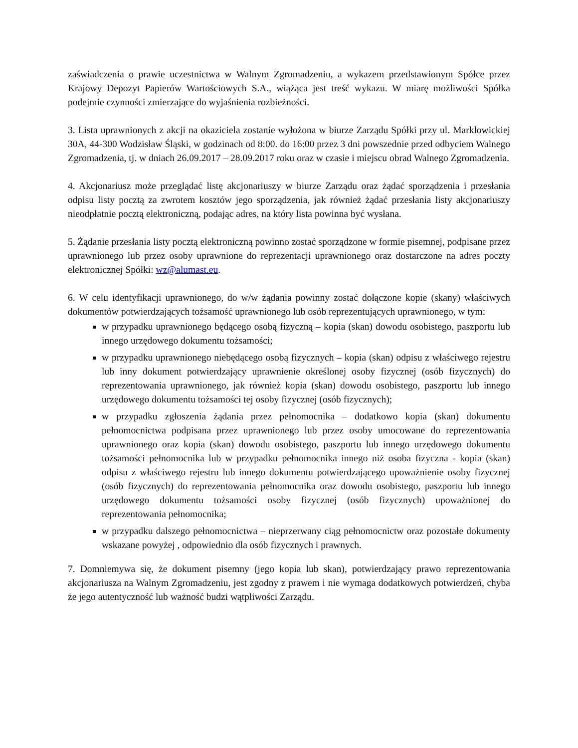zaświadczenia o prawie uczestnictwa w Walnym Zgromadzeniu, a wykazem przedstawionym Spółce przez Krajowy Depozyt Papierów Wartościowych S.A., wiążąca jest treść wykazu. W miarę możliwości Spółka podejmie czynności zmierzające do wyjaśnienia rozbieżności.
3. Lista uprawnionych z akcji na okaziciela zostanie wyłożona w biurze Zarządu Spółki przy ul. Marklowickiej 30A, 44-300 Wodzisław Śląski, w godzinach od 8:00. do 16:00 przez 3 dni powszednie przed odbyciem Walnego Zgromadzenia, tj. w dniach 26.09.2017 – 28.09.2017 roku oraz w czasie i miejscu obrad Walnego Zgromadzenia.
4. Akcjonariusz może przeglądać listę akcjonariuszy w biurze Zarządu oraz żądać sporządzenia i przesłania odpisu listy pocztą za zwrotem kosztów jego sporządzenia, jak również żądać przesłania listy akcjonariuszy nieodpłatnie pocztą elektroniczną, podając adres, na który lista powinna być wysłana.
5. Żądanie przesłania listy pocztą elektroniczną powinno zostać sporządzone w formie pisemnej, podpisane przez uprawnionego lub przez osoby uprawnione do reprezentacji uprawnionego oraz dostarczone na adres poczty elektronicznej Spółki: wz@alumast.eu.
6. W celu identyfikacji uprawnionego, do w/w żądania powinny zostać dołączone kopie (skany) właściwych dokumentów potwierdzających tożsamość uprawnionego lub osób reprezentujących uprawnionego, w tym:
w przypadku uprawnionego będącego osobą fizyczną – kopia (skan) dowodu osobistego, paszportu lub innego urzędowego dokumentu tożsamości;
w przypadku uprawnionego niebędącego osobą fizycznych – kopia (skan) odpisu z właściwego rejestru lub inny dokument potwierdzający uprawnienie określonej osoby fizycznej (osób fizycznych) do reprezentowania uprawnionego, jak również kopia (skan) dowodu osobistego, paszportu lub innego urzędowego dokumentu tożsamości tej osoby fizycznej (osób fizycznych);
w przypadku zgłoszenia żądania przez pełnomocnika – dodatkowo kopia (skan) dokumentu pełnomocnictwa podpisana przez uprawnionego lub przez osoby umocowane do reprezentowania uprawnionego oraz kopia (skan) dowodu osobistego, paszportu lub innego urzędowego dokumentu tożsamości pełnomocnika lub w przypadku pełnomocnika innego niż osoba fizyczna - kopia (skan) odpisu z właściwego rejestru lub innego dokumentu potwierdzającego upoważnienie osoby fizycznej (osób fizycznych) do reprezentowania pełnomocnika oraz dowodu osobistego, paszportu lub innego urzędowego dokumentu tożsamości osoby fizycznej (osób fizycznych) upoważnionej do reprezentowania pełnomocnika;
w przypadku dalszego pełnomocnictwa – nieprzerwany ciąg pełnomocnictw oraz pozostałe dokumenty wskazane powyżej , odpowiednio dla osób fizycznych i prawnych.
7. Domniemywa się, że dokument pisemny (jego kopia lub skan), potwierdzający prawo reprezentowania akcjonariusza na Walnym Zgromadzeniu, jest zgodny z prawem i nie wymaga dodatkowych potwierdzeń, chyba że jego autentyczność lub ważność budzi wątpliwości Zarządu.